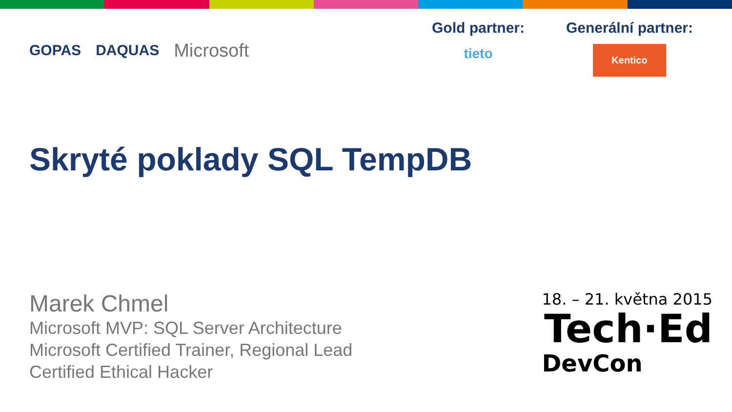GOPAS DAQUAS Microsoft
Gold partner:
tieto
Generální partner:
Kentico
Skryté poklady SQL TempDB
Marek Chmel
Microsoft MVP: SQL Server Architecture
Microsoft Certified Trainer, Regional Lead
Certified Ethical Hacker
18. – 21. května 2015
Tech·Ed
DevCon